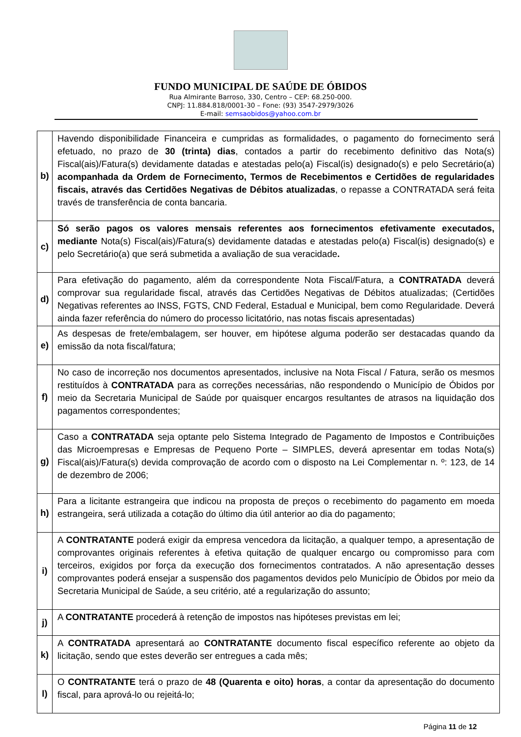FUNDO MUNICIPAL DE SAÚDE DE ÓBIDOS
Rua Almirante Barroso, 330, Centro – CEP: 68.250-000.
CNPJ: 11.884.818/0001-30 – Fone: (93) 3547-2979/3026
E-mail: semsaobidos@yahoo.com.br
| b) | Havendo disponibilidade Financeira e cumpridas as formalidades, o pagamento do fornecimento será efetuado, no prazo de 30 (trinta) dias , contados a partir do recebimento definitivo das Nota(s) Fiscal(ais)/Fatura(s) devidamente datadas e atestadas pelo(a) Fiscal(is) designado(s) e pelo Secretário(a) acompanhada da Ordem de Fornecimento, Termos de Recebimentos e Certidões de regularidades fiscais, através das Certidões Negativas de Débitos atualizadas , o repasse a CONTRATADA será feita través de transferência de conta bancaria. |
| c) | Só serão pagos os valores mensais referentes aos fornecimentos efetivamente executados, mediante Nota(s) Fiscal(ais)/Fatura(s) devidamente datadas e atestadas pelo(a) Fiscal(is) designado(s) e pelo Secretário(a) que será submetida a avaliação de sua veracidade . |
| d) | Para efetivação do pagamento, além da correspondente Nota Fiscal/Fatura, a CONTRATADA deverá comprovar sua regularidade fiscal, através das Certidões Negativas de Débitos atualizadas; (Certidões Negativas referentes ao INSS, FGTS, CND Federal, Estadual e Municipal, bem como Regularidade. Deverá ainda fazer referência do número do processo licitatório, nas notas fiscais apresentadas) |
| e) | As despesas de frete/embalagem, ser houver, em hipótese alguma poderão ser destacadas quando da emissão da nota fiscal/fatura; |
| f) | No caso de incorreção nos documentos apresentados, inclusive na Nota Fiscal / Fatura, serão os mesmos restituídos à CONTRATADA para as correções necessárias, não respondendo o Município de Óbidos por meio da Secretaria Municipal de Saúde por quaisquer encargos resultantes de atrasos na liquidação dos pagamentos correspondentes; |
| g) | Caso a CONTRATADA seja optante pelo Sistema Integrado de Pagamento de Impostos e Contribuições das Microempresas e Empresas de Pequeno Porte – SIMPLES, deverá apresentar em todas Nota(s) Fiscal(ais)/Fatura(s) devida comprovação de acordo com o disposto na Lei Complementar n. º: 123, de 14 de dezembro de 2006; |
| h) | Para a licitante estrangeira que indicou na proposta de preços o recebimento do pagamento em moeda estrangeira, será utilizada a cotação do último dia útil anterior ao dia do pagamento; |
| i) | A CONTRATANTE poderá exigir da empresa vencedora da licitação, a qualquer tempo, a apresentação de comprovantes originais referentes à efetiva quitação de qualquer encargo ou compromisso para com terceiros, exigidos por força da execução dos fornecimentos contratados. A não apresentação desses comprovantes poderá ensejar a suspensão dos pagamentos devidos pelo Município de Óbidos por meio da Secretaria Municipal de Saúde, a seu critério, até a regularização do assunto; |
| j) | A CONTRATANTE procederá à retenção de impostos nas hipóteses previstas em lei; |
| k) | A CONTRATADA apresentará ao CONTRATANTE documento fiscal específico referente ao objeto da licitação, sendo que estes deverão ser entregues a cada mês; |
| l) | O CONTRATANTE terá o prazo de 48 (Quarenta e oito) horas , a contar da apresentação do documento fiscal, para aprová-lo ou rejeitá-lo; |
Página 11 de 12